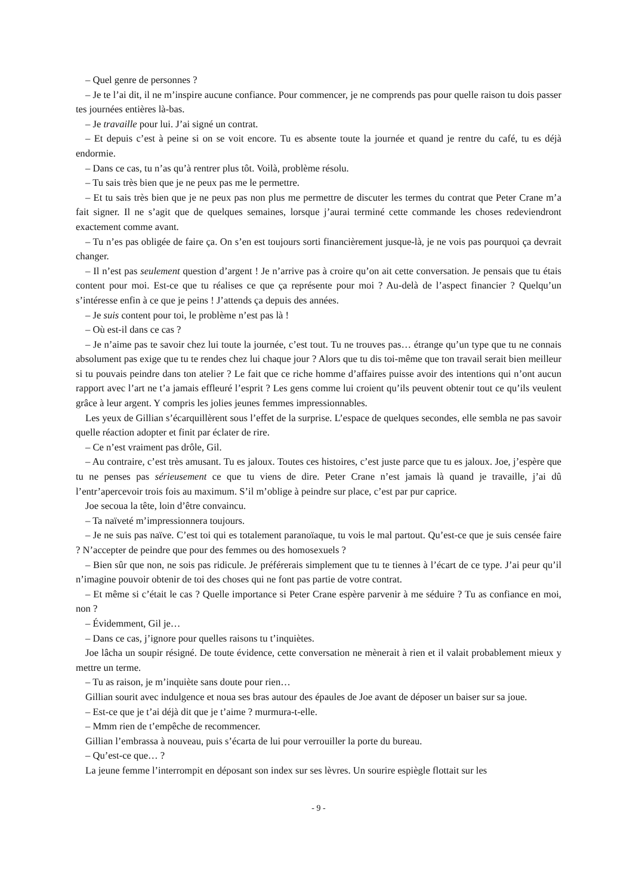– Quel genre de personnes ?
– Je te l’ai dit, il ne m’inspire aucune confiance. Pour commencer, je ne comprends pas pour quelle raison tu dois passer tes journées entières là-bas.
– Je travaille pour lui. J’ai signé un contrat.
– Et depuis c’est à peine si on se voit encore. Tu es absente toute la journée et quand je rentre du café, tu es déjà endormie.
– Dans ce cas, tu n’as qu’à rentrer plus tôt. Voilà, problème résolu.
– Tu sais très bien que je ne peux pas me le permettre.
– Et tu sais très bien que je ne peux pas non plus me permettre de discuter les termes du contrat que Peter Crane m’a fait signer. Il ne s’agit que de quelques semaines, lorsque j’aurai terminé cette commande les choses redeviendront exactement comme avant.
– Tu n’es pas obligée de faire ça. On s’en est toujours sorti financièrement jusque-là, je ne vois pas pourquoi ça devrait changer.
– Il n’est pas seulement question d’argent ! Je n’arrive pas à croire qu’on ait cette conversation. Je pensais que tu étais content pour moi. Est-ce que tu réalises ce que ça représente pour moi ? Au-delà de l’aspect financier ? Quelqu’un s’intéresse enfin à ce que je peins ! J’attends ça depuis des années.
– Je suis content pour toi, le problème n’est pas là !
– Où est-il dans ce cas ?
– Je n’aime pas te savoir chez lui toute la journée, c’est tout. Tu ne trouves pas… étrange qu’un type que tu ne connais absolument pas exige que tu te rendes chez lui chaque jour ? Alors que tu dis toi-même que ton travail serait bien meilleur si tu pouvais peindre dans ton atelier ? Le fait que ce riche homme d’affaires puisse avoir des intentions qui n’ont aucun rapport avec l’art ne t’a jamais effleuré l’esprit ? Les gens comme lui croient qu’ils peuvent obtenir tout ce qu’ils veulent grâce à leur argent. Y compris les jolies jeunes femmes impressionnables.
Les yeux de Gillian s’écarquillèrent sous l’effet de la surprise. L’espace de quelques secondes, elle sembla ne pas savoir quelle réaction adopter et finit par éclater de rire.
– Ce n’est vraiment pas drôle, Gil.
– Au contraire, c’est très amusant. Tu es jaloux. Toutes ces histoires, c’est juste parce que tu es jaloux. Joe, j’espère que tu ne penses pas sérieusement ce que tu viens de dire. Peter Crane n’est jamais là quand je travaille, j’ai dû l’entr’apercevoir trois fois au maximum. S’il m’oblige à peindre sur place, c’est par pur caprice.
Joe secoua la tête, loin d’être convaincu.
– Ta naïveté m’impressionnera toujours.
– Je ne suis pas naïve. C’est toi qui es totalement paranoïaque, tu vois le mal partout. Qu’est-ce que je suis censée faire ? N’accepter de peindre que pour des femmes ou des homosexuels ?
– Bien sûr que non, ne sois pas ridicule. Je préférerais simplement que tu te tiennes à l’écart de ce type. J’ai peur qu’il n’imagine pouvoir obtenir de toi des choses qui ne font pas partie de votre contrat.
– Et même si c’était le cas ? Quelle importance si Peter Crane espère parvenir à me séduire ? Tu as confiance en moi, non ?
– Évidemment, Gil je…
– Dans ce cas, j’ignore pour quelles raisons tu t’inquiètes.
Joe lâcha un soupir résigné. De toute évidence, cette conversation ne mènerait à rien et il valait probablement mieux y mettre un terme.
– Tu as raison, je m’inquiète sans doute pour rien…
Gillian sourit avec indulgence et noua ses bras autour des épaules de Joe avant de déposer un baiser sur sa joue.
– Est-ce que je t’ai déjà dit que je t’aime ? murmura-t-elle.
– Mmm rien de t’empêche de recommencer.
Gillian l’embrassa à nouveau, puis s’écarta de lui pour verrouiller la porte du bureau.
– Qu’est-ce que… ?
La jeune femme l’interrompit en déposant son index sur ses lèvres. Un sourire espiègle flottait sur les
- 9 -